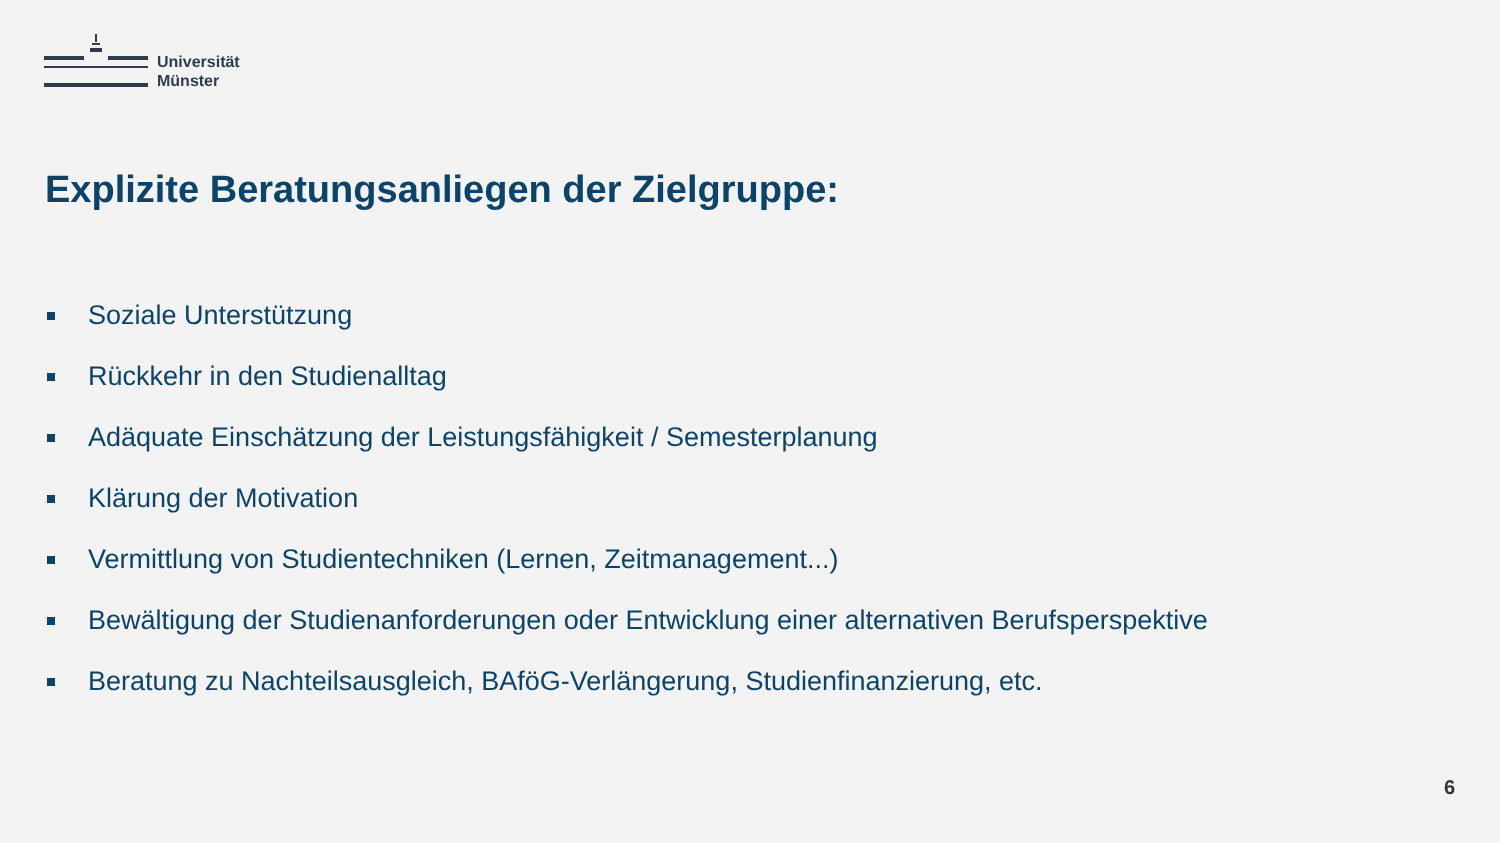Universität
Münster
Explizite Beratungsanliegen der Zielgruppe:
Soziale Unterstützung
Rückkehr in den Studienalltag
Adäquate Einschätzung der Leistungsfähigkeit / Semesterplanung
Klärung der Motivation
Vermittlung von Studientechniken (Lernen, Zeitmanagement...)
Bewältigung der Studienanforderungen oder Entwicklung einer alternativen Berufsperspektive
Beratung zu Nachteilsausgleich, BAföG-Verlängerung, Studienfinanzierung, etc.
6